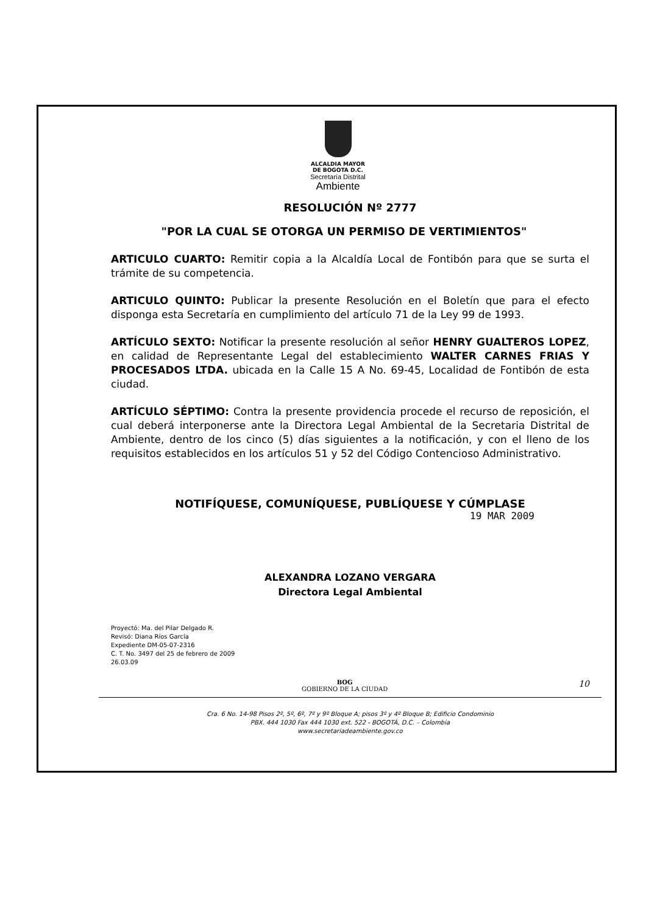ALCALDIA MAYOR
DE BOGOTA D.C.
Secretaría Distrital
Ambiente
RESOLUCIÓN Nº 2777
"POR LA CUAL SE OTORGA UN PERMISO DE VERTIMIENTOS"
ARTICULO CUARTO: Remitir copia a la Alcaldía Local de Fontibón para que se surta el trámite de su competencia.
ARTICULO QUINTO: Publicar la presente Resolución en el Boletín que para el efecto disponga esta Secretaría en cumplimiento del artículo 71 de la Ley 99 de 1993.
ARTÍCULO SEXTO: Notificar la presente resolución al señor HENRY GUALTEROS LOPEZ, en calidad de Representante Legal del establecimiento WALTER CARNES FRIAS Y PROCESADOS LTDA. ubicada en la Calle 15 A No. 69-45, Localidad de Fontibón de esta ciudad.
ARTÍCULO SÉPTIMO: Contra la presente providencia procede el recurso de reposición, el cual deberá interponerse ante la Directora Legal Ambiental de la Secretaria Distrital de Ambiente, dentro de los cinco (5) días siguientes a la notificación, y con el lleno de los requisitos establecidos en los artículos 51 y 52 del Código Contencioso Administrativo.
NOTIFÍQUESE, COMUNÍQUESE, PUBLÍQUESE Y CÚMPLASE
19 MAR 2009
ALEXANDRA LOZANO VERGARA
Directora Legal Ambiental
Proyectó: Ma. del Pilar Delgado R.
Revisó: Diana Ríos García
Expediente DM-05-07-2316
C. T. No. 3497 del 25 de febrero de 2009
26.03.09
10 BOG
GOBIERNO DE LA CIUDAD
Cra. 6 No. 14-98 Pisos 2º, 5º, 6º, 7º y 9º Bloque A; pisos 3º y 4º Bloque B; Edificio Condominio
PBX. 444 1030 Fax 444 1030 ext. 522 - BOGOTÁ, D.C. – Colombia
www.secretariadeambiente.gov.co